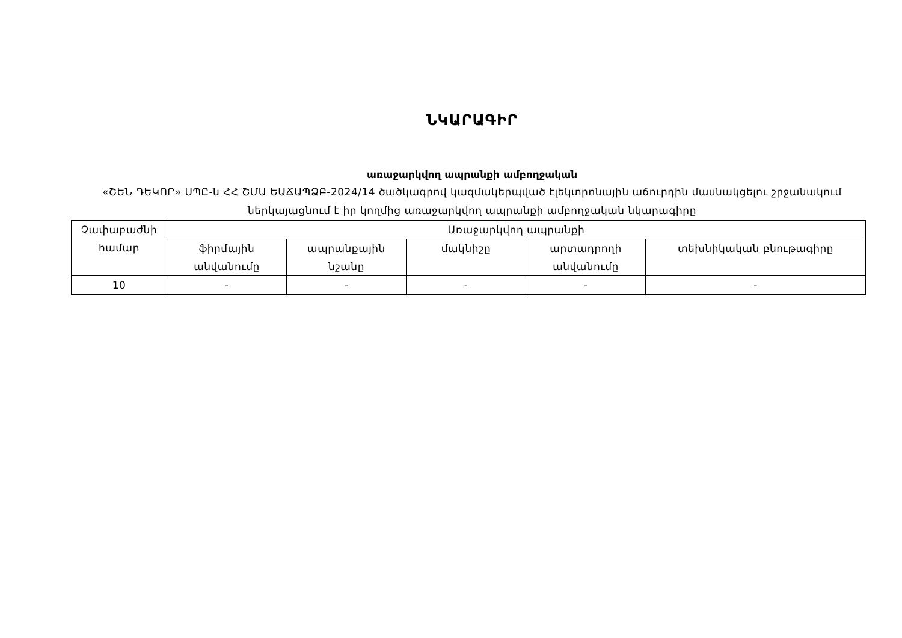ՆԿԱՐԱԳԻՐ
առաջարկվող ապրանքի ամբողջական
«ՇԵՆ ԴԵԿՈՐ» ՍՊԸ-ն ՀՀ ՇՄԱ ԵԱՃԱՊՁԲ-2024/14 ծածկագրով կազմակերպված էլեկտրոնային աճուրդին մասնակցելու շրջանակում
ներկայացնում է իր կողմից առաջարկվող ապրանքի ամբողջական նկարագիրը
| Չափաբաժնի համար | Առաջարկվող ապրանքի | | | | |
| --- | --- | --- | --- | --- | --- |
| | ֆիրմային անվանումը | ապրանքային նշանը | մակնիշը | արտադրողի անվանումը | տեխնիկական բնութագիրը |
| 10 | - | - | - | - | - |